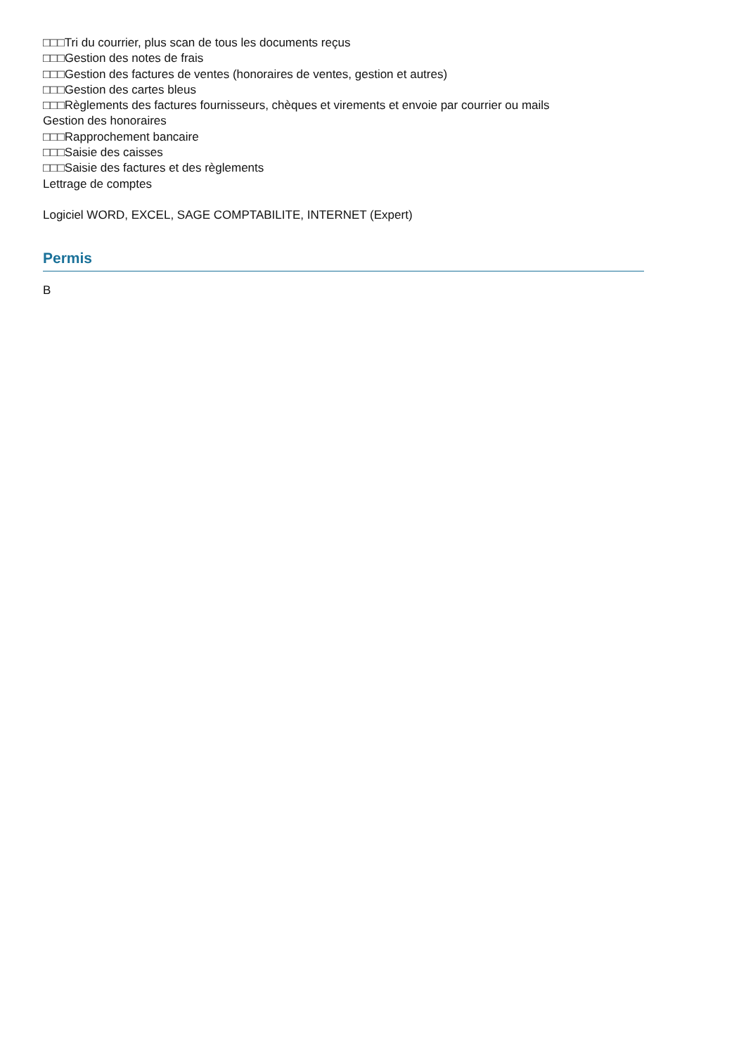□□□Tri du courrier, plus scan de tous les documents reçus
□□□Gestion des notes de frais
□□□Gestion des factures de ventes (honoraires de ventes, gestion et autres)
□□□Gestion des cartes bleus
□□□Règlements des factures fournisseurs, chèques et virements et envoie par courrier ou mails
Gestion des honoraires
□□□Rapprochement bancaire
□□□Saisie des caisses
□□□Saisie des factures et des règlements
Lettrage de comptes
Logiciel WORD, EXCEL, SAGE COMPTABILITE, INTERNET (Expert)
Permis
B